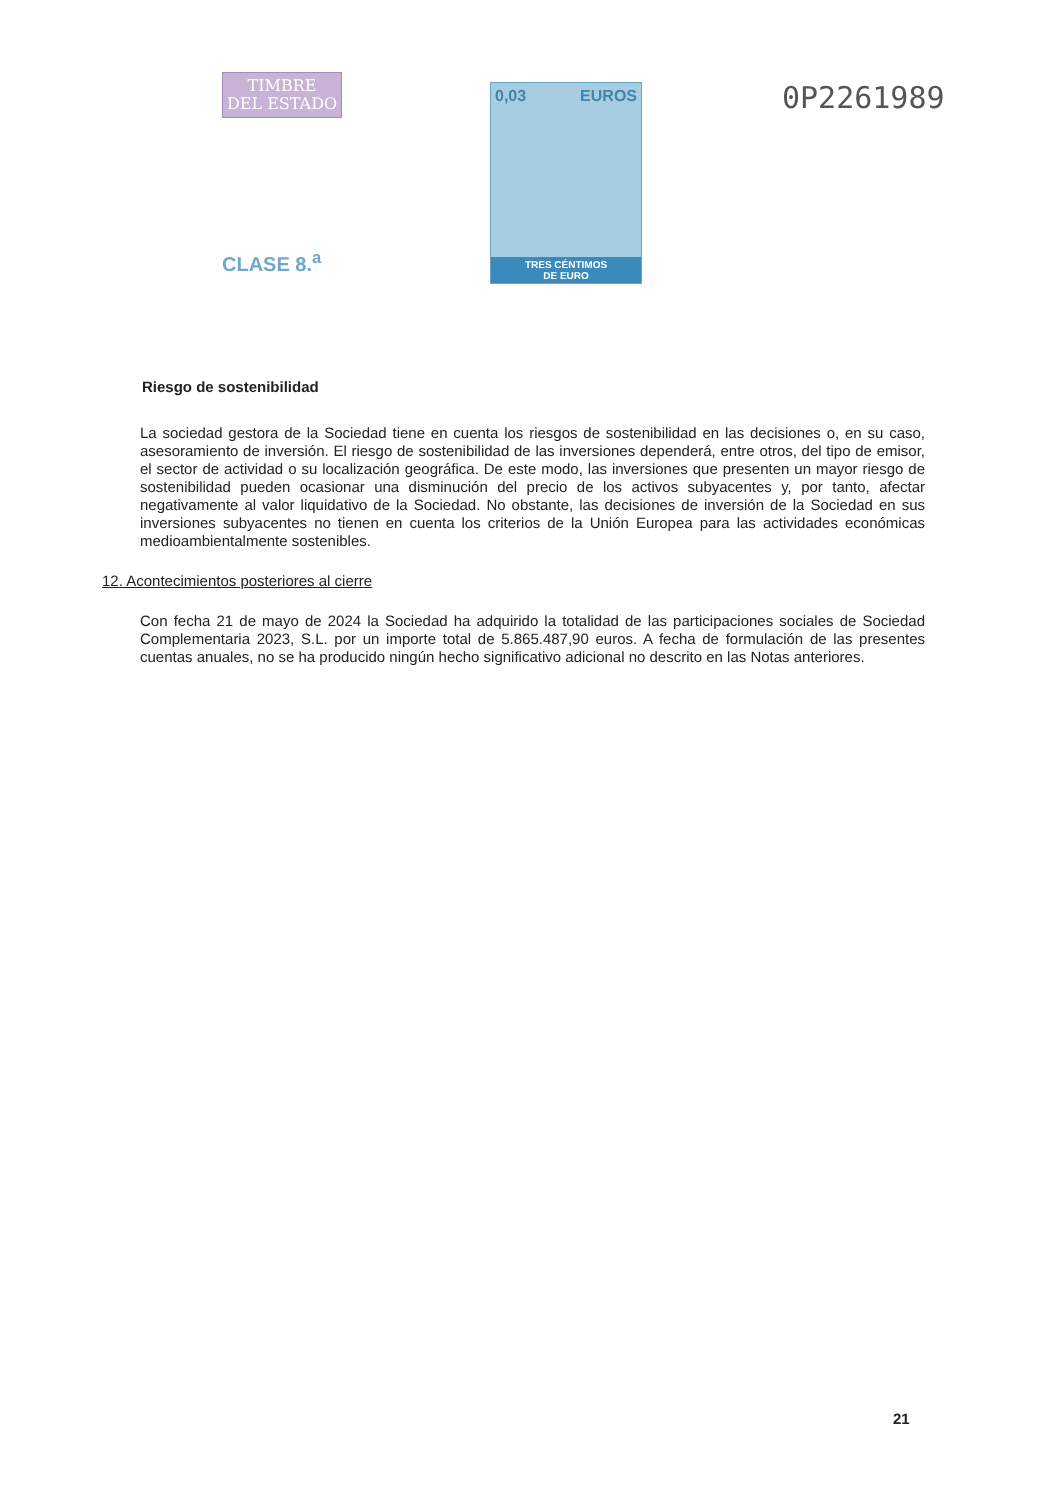TIMBRE
DEL ESTADO
CLASE 8.<sup>a</sup>
0,03 EUROS
TRES CÉNTIMOS
DE EURO
0P2261989
Riesgo de sostenibilidad
La sociedad gestora de la Sociedad tiene en cuenta los riesgos de sostenibilidad en las decisiones o, en su caso, asesoramiento de inversión. El riesgo de sostenibilidad de las inversiones dependerá, entre otros, del tipo de emisor, el sector de actividad o su localización geográfica. De este modo, las inversiones que presenten un mayor riesgo de sostenibilidad pueden ocasionar una disminución del precio de los activos subyacentes y, por tanto, afectar negativamente al valor liquidativo de la Sociedad. No obstante, las decisiones de inversión de la Sociedad en sus inversiones subyacentes no tienen en cuenta los criterios de la Unión Europea para las actividades económicas medioambientalmente sostenibles.
12. Acontecimientos posteriores al cierre
Con fecha 21 de mayo de 2024 la Sociedad ha adquirido la totalidad de las participaciones sociales de Sociedad Complementaria 2023, S.L. por un importe total de 5.865.487,90 euros. A fecha de formulación de las presentes cuentas anuales, no se ha producido ningún hecho significativo adicional no descrito en las Notas anteriores.
21